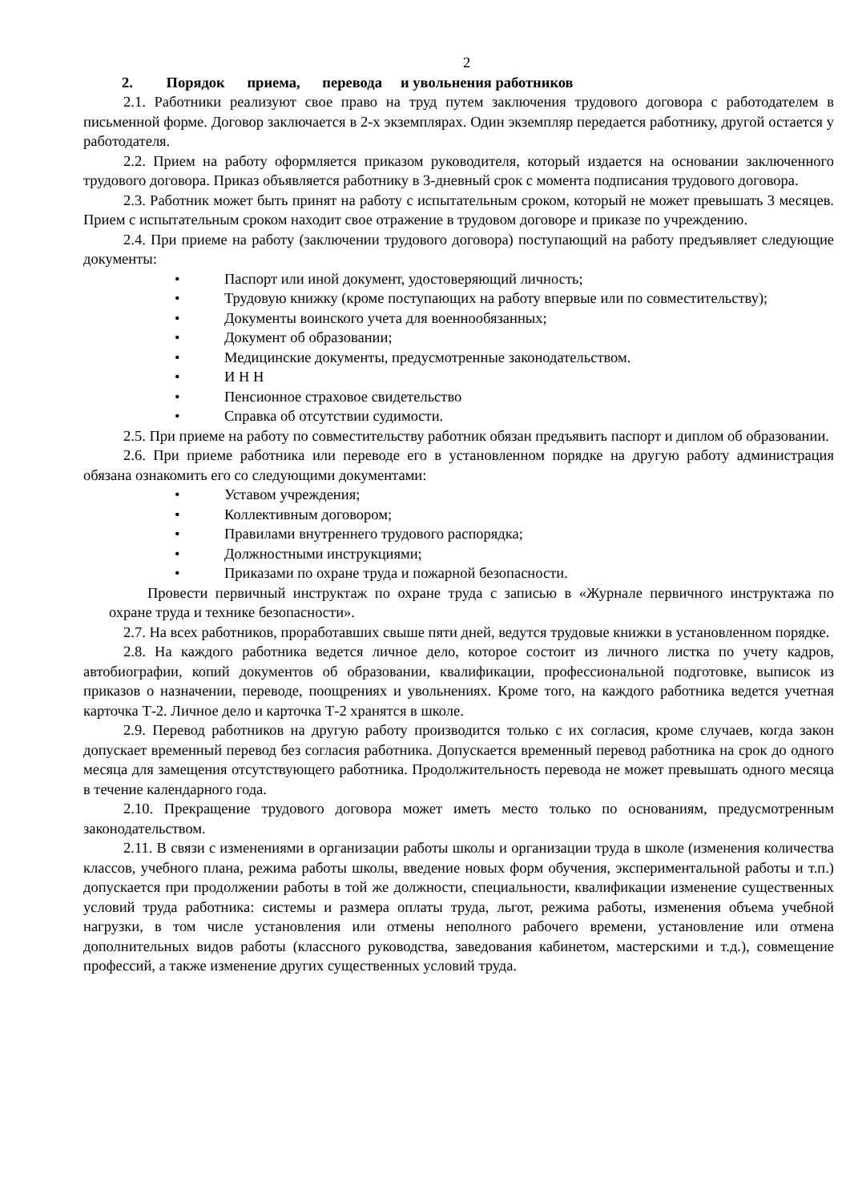2
2. Порядок приема, перевода и увольнения работников
2.1. Работники реализуют свое право на труд путем заключения трудового договора с работодателем в письменной форме. Договор заключается в 2-х экземплярах. Один экземпляр передается работнику, другой остается у работодателя.
2.2. Прием на работу оформляется приказом руководителя, который издается на основании заключенного трудового договора. Приказ объявляется работнику в 3-дневный срок с момента подписания трудового договора.
2.3. Работник может быть принят на работу с испытательным сроком, который не может превышать 3 месяцев. Прием с испытательным сроком находит свое отражение в трудовом договоре и приказе по учреждению.
2.4. При приеме на работу (заключении трудового договора) поступающий на работу предъявляет следующие документы:
• Паспорт или иной документ, удостоверяющий личность;
• Трудовую книжку (кроме поступающих на работу впервые или по совместительству);
• Документы воинского учета для военнообязанных;
• Документ об образовании;
• Медицинские документы, предусмотренные законодательством.
• И Н Н
• Пенсионное страховое свидетельство
• Справка об отсутствии судимости.
2.5. При приеме на работу по совместительству работник обязан предъявить паспорт и диплом об образовании.
2.6. При приеме работника или переводе его в установленном порядке на другую работу администрация обязана ознакомить его со следующими документами:
• Уставом учреждения;
• Коллективным договором;
• Правилами внутреннего трудового распорядка;
• Должностными инструкциями;
• Приказами по охране труда и пожарной безопасности.
Провести первичный инструктаж по охране труда с записью в «Журнале первичного инструктажа по охране труда и технике безопасности».
2.7. На всех работников, проработавших свыше пяти дней, ведутся трудовые книжки в установленном порядке.
2.8. На каждого работника ведется личное дело, которое состоит из личного листка по учету кадров, автобиографии, копий документов об образовании, квалификации, профессиональной подготовке, выписок из приказов о назначении, переводе, поощрениях и увольнениях. Кроме того, на каждого работника ведется учетная карточка Т-2. Личное дело и карточка Т-2 хранятся в школе.
2.9. Перевод работников на другую работу производится только с их согласия, кроме случаев, когда закон допускает временный перевод без согласия работника. Допускается временный перевод работника на срок до одного месяца для замещения отсутствующего работника. Продолжительность перевода не может превышать одного месяца в течение календарного года.
2.10. Прекращение трудового договора может иметь место только по основаниям, предусмотренным законодательством.
2.11. В связи с изменениями в организации работы школы и организации труда в школе (изменения количества классов, учебного плана, режима работы школы, введение новых форм обучения, экспериментальной работы и т.п.) допускается при продолжении работы в той же должности, специальности, квалификации изменение существенных условий труда работника: системы и размера оплаты труда, льгот, режима работы, изменения объема учебной нагрузки, в том числе установления или отмены неполного рабочего времени, установление или отмена дополнительных видов работы (классного руководства, заведования кабинетом, мастерскими и т.д.), совмещение профессий, а также изменение других существенных условий труда.